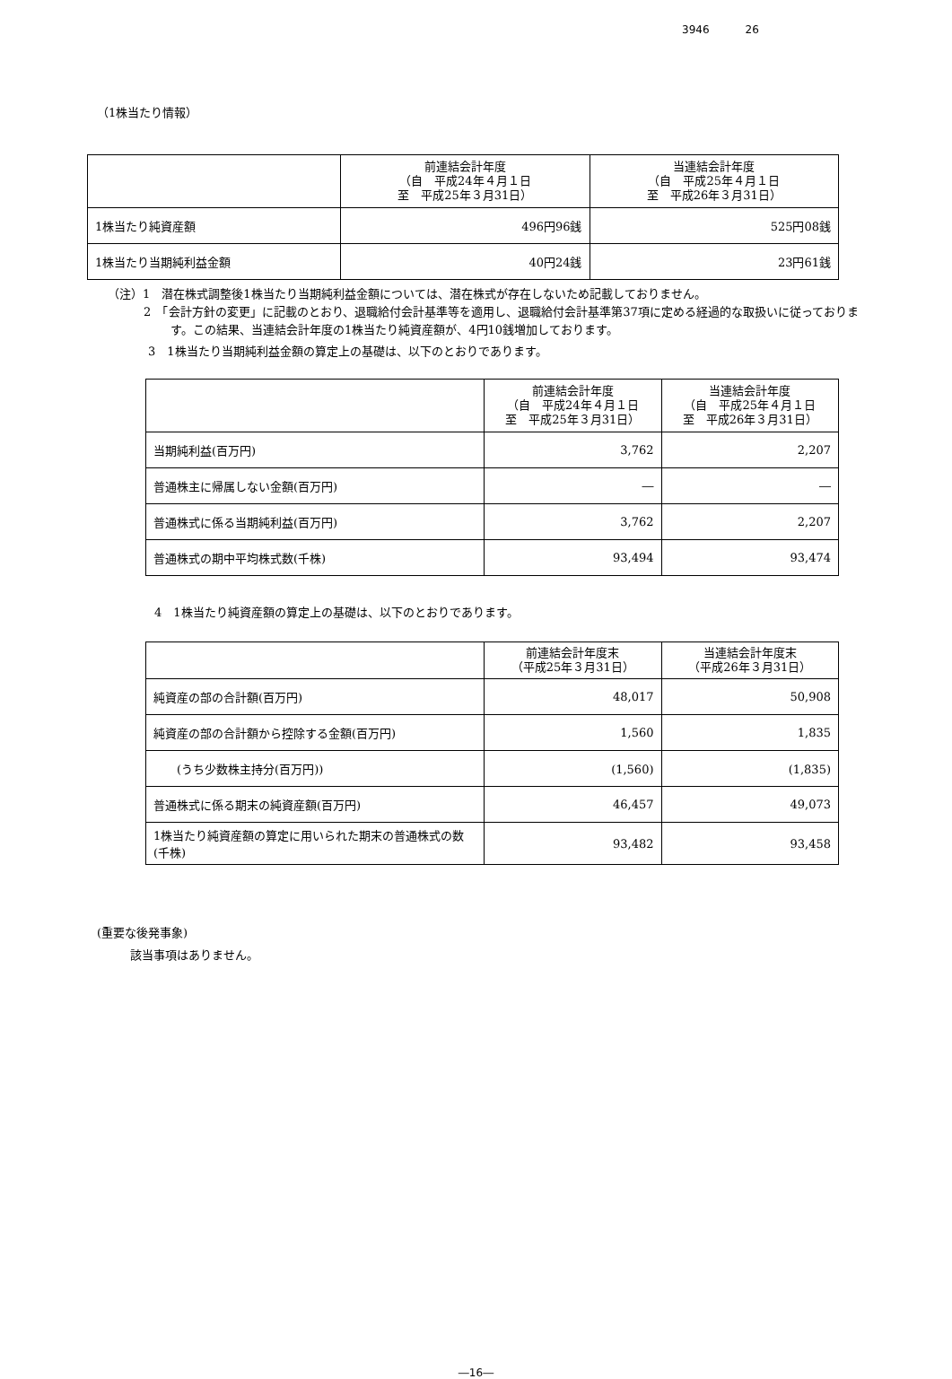3946 26
（1株当たり情報）
| | 前連結会計年度 （自 平成24年４月１日 至 平成25年３月31日） | 当連結会計年度 （自 平成25年４月１日 至 平成26年３月31日） |
| --- | --- | --- |
| 1株当たり純資産額 | 496円96銭 | 525円08銭 |
| 1株当たり当期純利益金額 | 40円24銭 | 23円61銭 |
（注）1　潜在株式調整後1株当たり当期純利益金額については、潜在株式が存在しないため記載しておりません。
2　「会計方針の変更」に記載のとおり、退職給付会計基準等を適用し、退職給付会計基準第37項に定める経過的な取扱いに従っております。この結果、当連結会計年度の1株当たり純資産額が、4円10銭増加しております。
3　1株当たり当期純利益金額の算定上の基礎は、以下のとおりであります。
| | 前連結会計年度 （自 平成24年４月１日 至 平成25年３月31日） | 当連結会計年度 （自 平成25年４月１日 至 平成26年３月31日） |
| --- | --- | --- |
| 当期純利益(百万円) | 3,762 | 2,207 |
| 普通株主に帰属しない金額(百万円) | ― | ― |
| 普通株式に係る当期純利益(百万円) | 3,762 | 2,207 |
| 普通株式の期中平均株式数(千株) | 93,494 | 93,474 |
4　1株当たり純資産額の算定上の基礎は、以下のとおりであります。
| | 前連結会計年度末 （平成25年３月31日） | 当連結会計年度末 （平成26年３月31日） |
| --- | --- | --- |
| 純資産の部の合計額(百万円) | 48,017 | 50,908 |
| 純資産の部の合計額から控除する金額(百万円) | 1,560 | 1,835 |
| (うち少数株主持分(百万円)) | (1,560) | (1,835) |
| 普通株式に係る期末の純資産額(百万円) | 46,457 | 49,073 |
| 1株当たり純資産額の算定に用いられた期末の普通株式の数(千株) | 93,482 | 93,458 |
(重要な後発事象)
該当事項はありません。
―16―